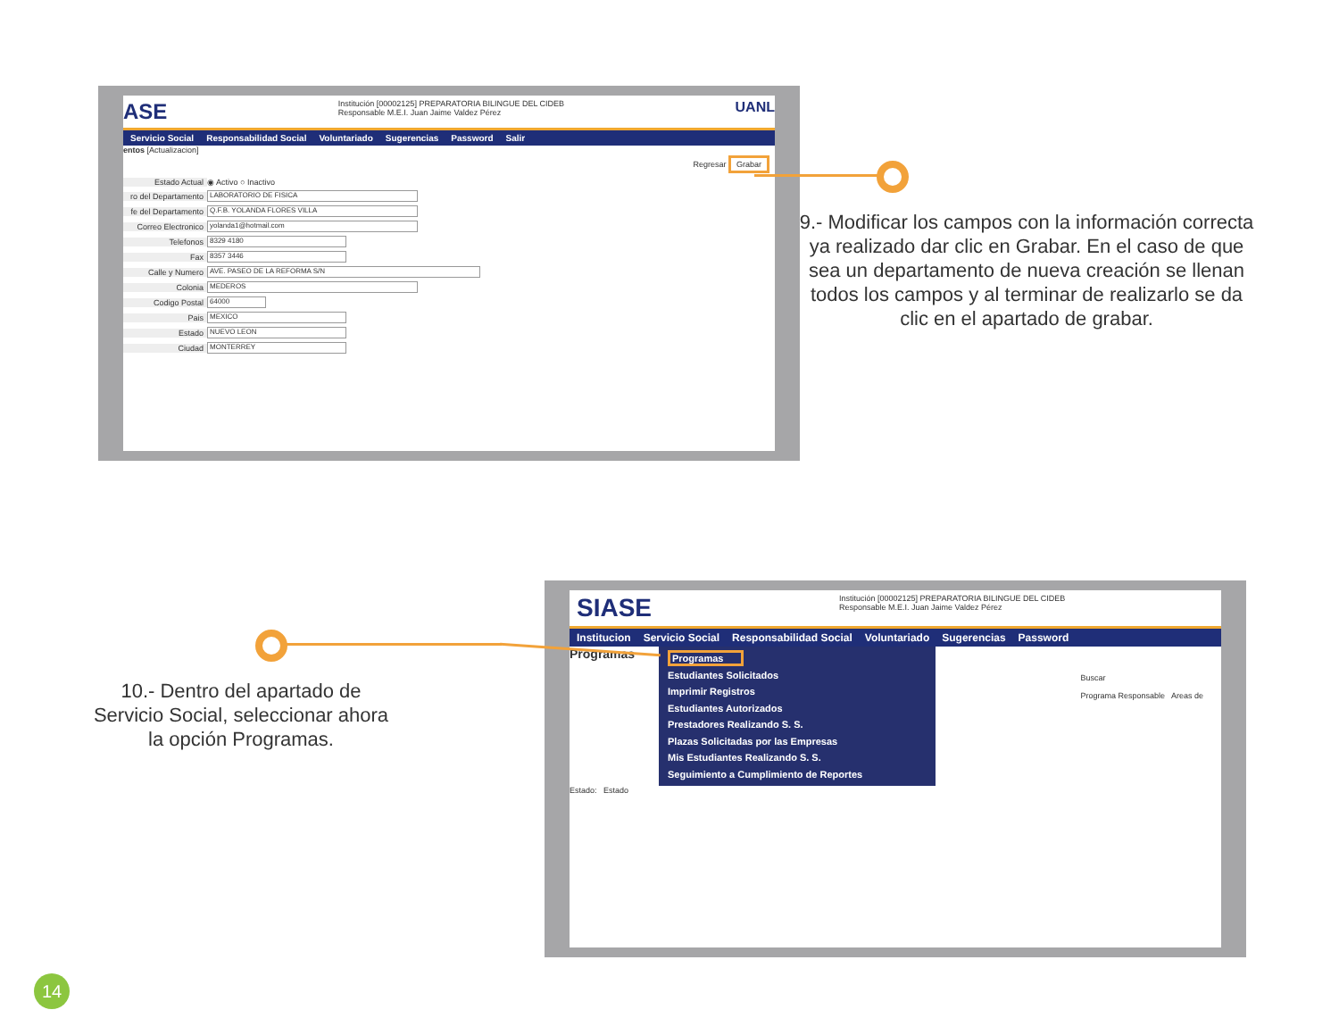ASE
Institución [00002125] PREPARATORIA BILINGUE DEL CIDEB
Responsable M.E.I. Juan Jaime Valdez Pérez
UANL
Servicio Social Responsabilidad Social Voluntariado Sugerencias Password Salir
entos [Actualizacion]
Regresar Grabar
Estado Actual ◉ Activo ○ Inactivo
ro del Departamento LABORATORIO DE FISICA
fe del Departamento Q.F.B. YOLANDA FLORES VILLA
Correo Electronico yolanda1@hotmail.com
Telefonos 8329 4180
Fax 8357 3446
Calle y Numero AVE. PASEO DE LA REFORMA S/N
Colonia MEDEROS
Codigo Postal 64000
Pais MEXICO
Estado NUEVO LEON
Ciudad MONTERREY
9.- Modificar los campos con la información correcta ya realizado dar clic en Grabar. En el caso de que sea un departamento de nueva creación se llenan todos los campos y al terminar de realizarlo se da clic en el apartado de grabar.
SIASE
Institución [00002125] PREPARATORIA BILINGUE DEL CIDEB
Responsable M.E.I. Juan Jaime Valdez Pérez
Institucion Servicio Social Responsabilidad Social Voluntariado Sugerencias Password
Programas
Programas
Estudiantes Solicitados
Imprimir Registros
Estudiantes Autorizados
Prestadores Realizando S. S.
Plazas Solicitadas por las Empresas
Mis Estudiantes Realizando S. S.
Seguimiento a Cumplimiento de Reportes
Buscar
Programa Responsable Areas de
Estado: Estado
10.- Dentro del apartado de Servicio Social, seleccionar ahora la opción Programas.
14